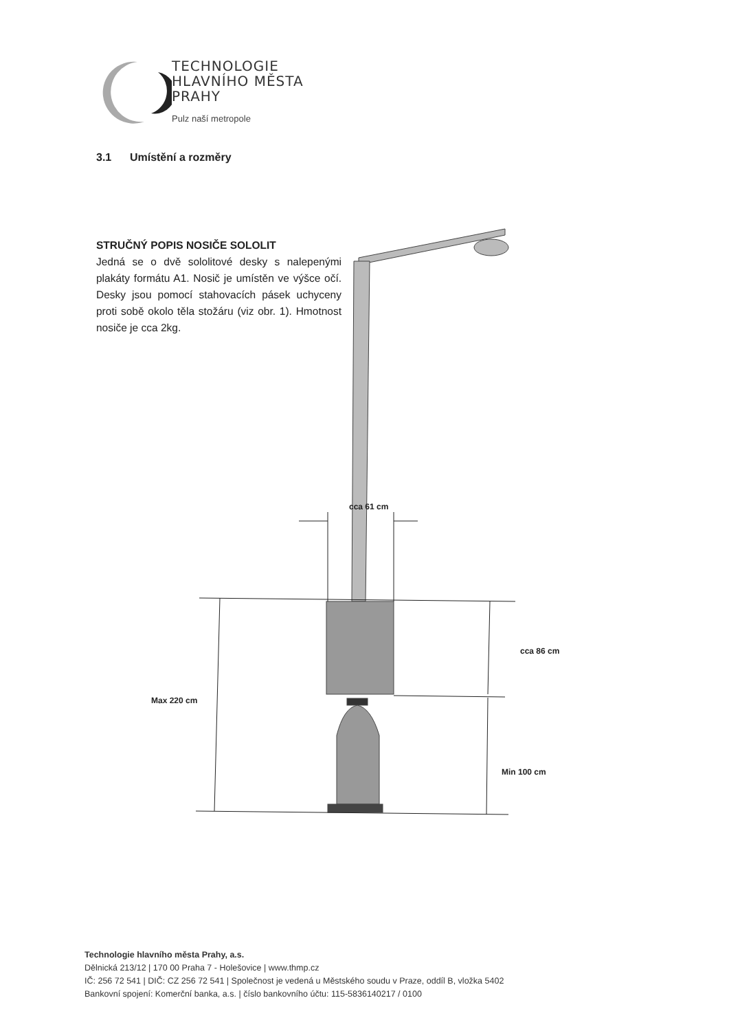TECHNOLOGIE
HLAVNÍHO MĚSTA
PRAHY
Pulz naší metropole
3.1 Umístění a rozměry
STRUČNÝ POPIS NOSIČE SOLOLIT
Jedná se o dvě sololitové desky s nalepenými plakáty formátu A1. Nosič je umístěn ve výšce očí. Desky jsou pomocí stahovacích pásek uchyceny proti sobě okolo těla stožáru (viz obr. 1). Hmotnost nosiče je cca 2kg.
cca 61 cm
cca 86 cm
Max 220 cm
Min 100 cm
Technologie hlavního města Prahy, a.s.
Dělnická 213/12 | 170 00 Praha 7 - Holešovice | www.thmp.cz
IČ: 256 72 541 | DIČ: CZ 256 72 541 | Společnost je vedená u Městského soudu v Praze, oddíl B, vložka 5402
Bankovní spojení: Komerční banka, a.s. | číslo bankovního účtu: 115-5836140217 / 0100